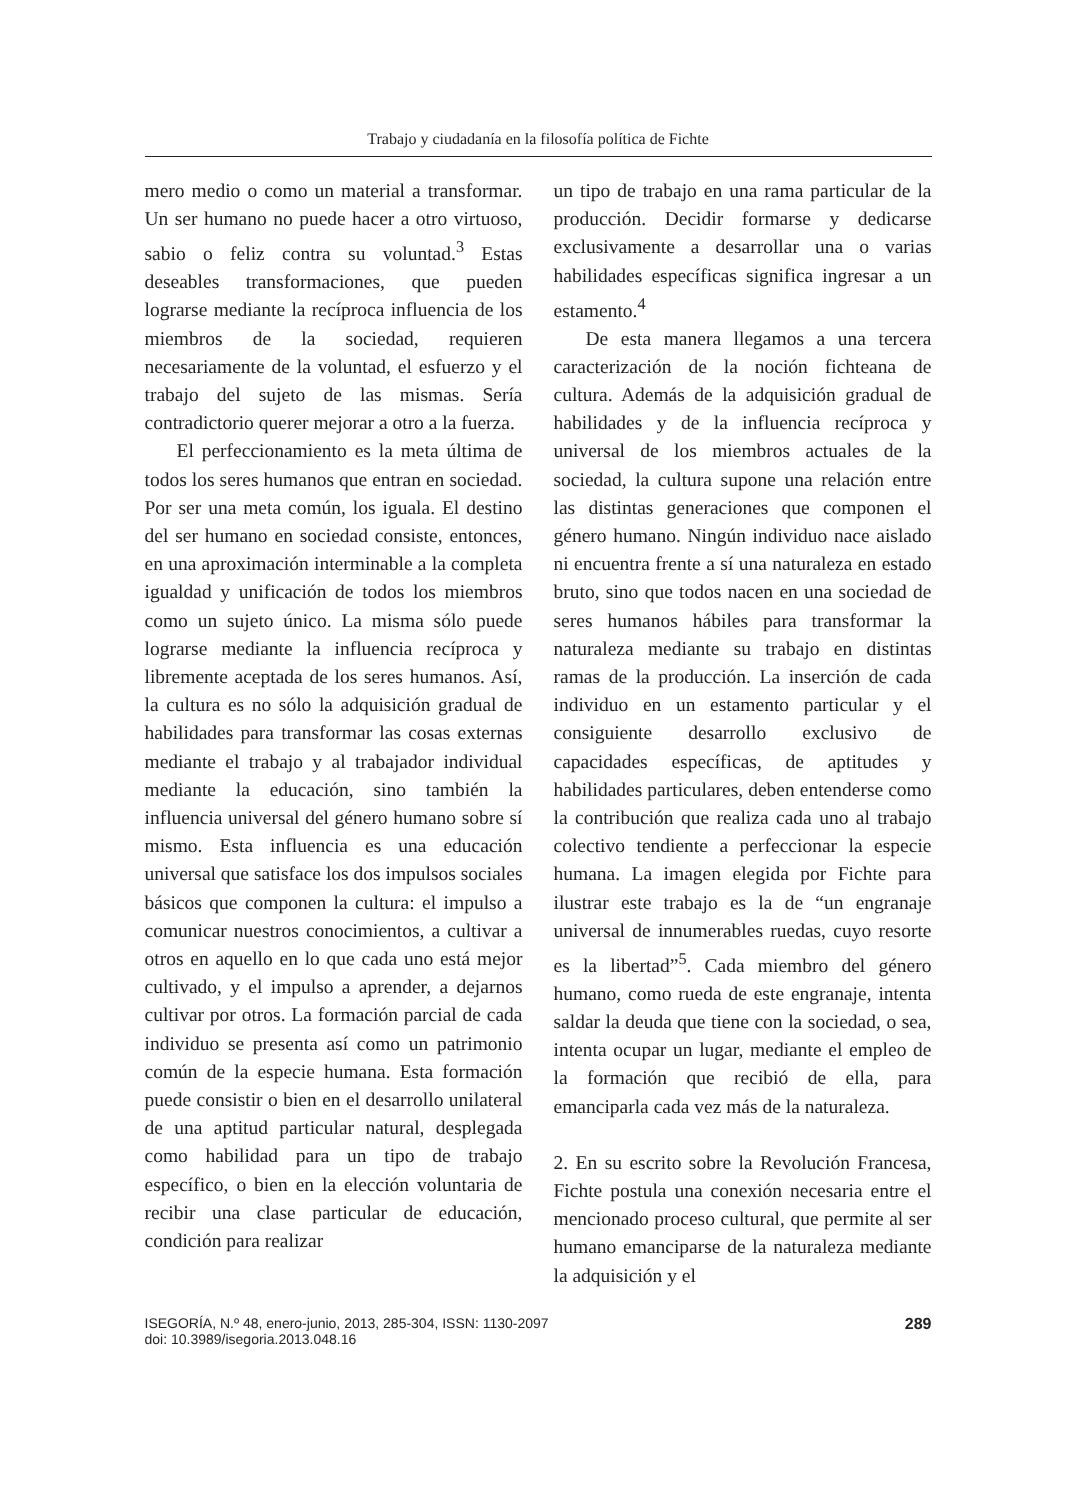Trabajo y ciudadanía en la filosofía política de Fichte
mero medio o como un material a transformar. Un ser humano no puede hacer a otro virtuoso, sabio o feliz contra su voluntad.<sup>3</sup> Estas deseables transformaciones, que pueden lograrse mediante la recíproca influencia de los miembros de la sociedad, requieren necesariamente de la voluntad, el esfuerzo y el trabajo del sujeto de las mismas. Sería contradictorio querer mejorar a otro a la fuerza.
El perfeccionamiento es la meta última de todos los seres humanos que entran en sociedad. Por ser una meta común, los iguala. El destino del ser humano en sociedad consiste, entonces, en una aproximación interminable a la completa igualdad y unificación de todos los miembros como un sujeto único. La misma sólo puede lograrse mediante la influencia recíproca y libremente aceptada de los seres humanos. Así, la cultura es no sólo la adquisición gradual de habilidades para transformar las cosas externas mediante el trabajo y al trabajador individual mediante la educación, sino también la influencia universal del género humano sobre sí mismo. Esta influencia es una educación universal que satisface los dos impulsos sociales básicos que componen la cultura: el impulso a comunicar nuestros conocimientos, a cultivar a otros en aquello en lo que cada uno está mejor cultivado, y el impulso a aprender, a dejarnos cultivar por otros. La formación parcial de cada individuo se presenta así como un patrimonio común de la especie humana. Esta formación puede consistir o bien en el desarrollo unilateral de una aptitud particular natural, desplegada como habilidad para un tipo de trabajo específico, o bien en la elección voluntaria de recibir una clase particular de educación, condición para realizar
un tipo de trabajo en una rama particular de la producción. Decidir formarse y dedicarse exclusivamente a desarrollar una o varias habilidades específicas significa ingresar a un estamento.<sup>4</sup>
De esta manera llegamos a una tercera caracterización de la noción fichteana de cultura. Además de la adquisición gradual de habilidades y de la influencia recíproca y universal de los miembros actuales de la sociedad, la cultura supone una relación entre las distintas generaciones que componen el género humano. Ningún individuo nace aislado ni encuentra frente a sí una naturaleza en estado bruto, sino que todos nacen en una sociedad de seres humanos hábiles para transformar la naturaleza mediante su trabajo en distintas ramas de la producción. La inserción de cada individuo en un estamento particular y el consiguiente desarrollo exclusivo de capacidades específicas, de aptitudes y habilidades particulares, deben entenderse como la contribución que realiza cada uno al trabajo colectivo tendiente a perfeccionar la especie humana. La imagen elegida por Fichte para ilustrar este trabajo es la de “un engranaje universal de innumerables ruedas, cuyo resorte es la libertad”<sup>5</sup>. Cada miembro del género humano, como rueda de este engranaje, intenta saldar la deuda que tiene con la sociedad, o sea, intenta ocupar un lugar, mediante el empleo de la formación que recibió de ella, para emanciparla cada vez más de la naturaleza.
2. En su escrito sobre la Revolución Francesa, Fichte postula una conexión necesaria entre el mencionado proceso cultural, que permite al ser humano emanciparse de la naturaleza mediante la adquisición y el
ISEGORÍA, N.º 48, enero-junio, 2013, 285-304, ISSN: 1130-2097
doi: 10.3989/isegoria.2013.048.16
289